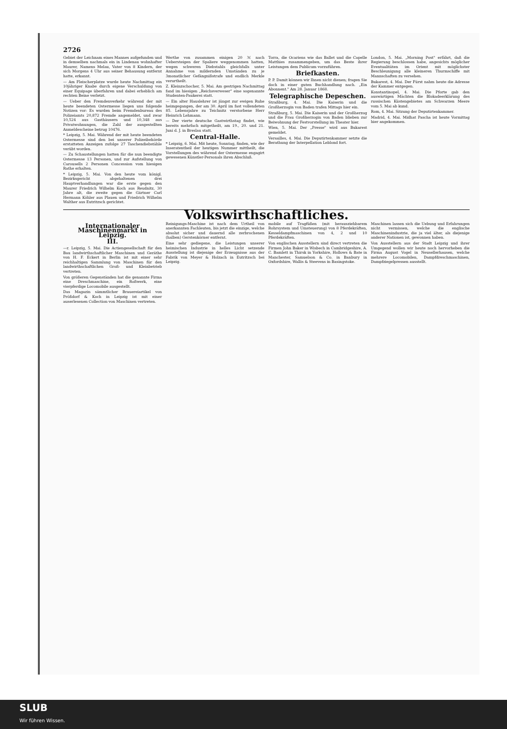2726
Gebiet der Leichnam eines Mannes aufgefunden und in demselben nachmals ein in Lindenau wohnhafter Maurer, Namens Melau, Vater von 8 Kindern, der sich Morgens 4 Uhr aus seiner Behausung entfernt hatte, erkannt.
— Am Fleischerplatze wurde heute Nachmittag ein 10jähriger Knabe durch eigene Verschuldung von einer Equipage überfahren und dabei erheblich am rechten Beine verletzt.
— Ueber den Fremdenverkehr während der mit heute beendeten Ostermesse liegen uns folgende Notizen vor: Es wurden beim Fremdenbureau des Polizeiamts 20,872 Fremde angemeldet, und zwar 10,524 aus Gasthäusern und 10,348 aus Privatwohnungen, die Zahl der ausgestellten Anmeldescheine betrug 10476.
* Leipzig, 5. Mai. Während der mit heute beendeten Ostermesse sind den bei unserer Polizeibehörde erstatteten Anzeigen zufolge 27 Taschendiebstähle verübt worden.
— Zu Schaustellungen hatten für die nun beendigte Ostermesse 13 Personen, und zur Aufstellung von Carousells 2 Personen Concession vom hiesigen Rathe erhalten.
* Leipzig, 5. Mai. Von den heute vom königl. Bezirksgericht abgehaltenen drei Hauptverhandlungen war die erste gegen den Maurer Friedrich Wilhelm Koch aus Reudnitz, 30 Jahre alt, die zweite gegen die Gärtner Carl Hermann Köhler aus Plauen und Friedrich Wilhelm Walther aus Eutritzsch gerichtet.
Werthe von zusammen einigen 20 ℳ nach Uebersteigen der Spaliere weggenommen hatten, wegen schweren Diebstahls gleichfalls unter Annahme von mildernden Umständen zu je 3monatlicher Gefängnißstrafe und endlich Merkle verurtheilt.
Z. Kleinzschocher, 5. Mai. Am gestrigen Nachmittag fand im hiesigen „Reichsverweser" eine sogenannte Studenten-Paukerei statt.
— Ein alter Hauslehrer ist jüngst zur ewigen Ruhe heimgegangen, der am 30. April im fast vollendeten 85. Lebensjahre zu Teichnitz verstorbene Herr Heinrich Lehmann.
— Der vierte deutsche Gastwirthstag findet, wie bereits mehrfach mitgetheilt, am 19., 20. und 21. Juni d. J. in Breslau statt.
Central-Halle.
* Leipzig, 6. Mai. Mit heute, Sonntag, finden, wie der Inseratentheil der heutigen Nummer mittheilt, die Vorstellungen des während der Ostermesse engagirt gewesenen Künstler-Personals ihren Abschluß.
Torra, die Ocariens wie das Ballet und die Capelle Matthies zusammengeben, um das Beste ihrer Leistungen dem Publicum vorzuführen.
Briefkasten.
P. P. Damit können wir Ihnen nicht dienen; fragen Sie doch in einer guten Buchhandlung nach. „Ein Abonnent." Am 28. Januar 1868.
Telegraphische Depeschen.
Straßburg, 4. Mai. Die Kaiserin und die Großherzogin von Baden trafen Mittags hier ein.
Straßburg, 5. Mai. Die Kaiserin und der Großherzog und die Frau Großherzogin von Baden blieben zur Beiwohnung der Festvorstellung im Theater hier.
Wien, 5. Mai. Der „Presse" wird aus Bukarest gemeldet.
Versailles, 4. Mai. Die Deputirtenkammer setzte die Berathung der Interpellation Leblond fort.
London, 5. Mai. „Morning Post" erfährt, daß die Regierung beschlossen habe, angesichts möglicher Eventualitäten im Orient mit möglichster Beschleunigung alle kleineren Thurmschiffe mit Mannschaften zu versehen.
Bukarest, 4. Mai. Der Fürst nahm heute die Adresse der Kammer entgegen.
Konstantinopel, 4. Mai. Die Pforte gab den auswärtigen Mächten die Blokadeerklärung des russischen Küstengebietes am Schwarzen Meere vom 5. Mai ab kund.
Rom, 4. Mai. Sitzung der Deputirtenkammer.
Madrid, 4. Mai. Midhat Pascha ist heute Vormittag hier angekommen.
Volkswirthschaftliches.
Internationaler Maschinenmarkt in Leipzig.
III.
—r. Leipzig, 5. Mai. Die Actiengesellschaft für den Bau landwirthschaftlicher Maschinen und Geräthe von H. F. Eckert in Berlin ist mit einer sehr reichhaltigen Sammlung von Maschinen für den landwirthschaftlichen Groß- und Kleinbetrieb vertreten.
Von größeren Gegenständen hat die genannte Firma eine Dreschmaschine, ein Roßwerk, eine vierpferdige Locomobile ausgestellt.
Das Magazin sämmtlicher Brauereiartikel von Prößdorf & Koch in Leipzig ist mit einer auserlesenen Collection von Maschinen vertreten.
Reinigungs-Maschine ist nach dem Urtheil von anerkannten Fachleuten, bis jetzt die einzige, welche absolut sicher und dauernd alle zerbrochenen (halben) Gerstenkörner entfernt.
Eine sehr gediegene, die Leistungen unserer heimischen Industrie in helles Licht setzende Ausstellung ist diejenige der Erzeugnisse aus der Fabrik von Meyer & Holzach in Eutritzsch bei Leipzig.
mobile auf Tragfüßen (mit herausziehbarem Rohrsystem und Umsteuerung) von 8 Pferdekräften, Kesseldampfmaschinen von 4, 2 und 10 Pferdekräften.
Von englischen Ausstellern sind direct vertreten die Firmen John Baker in Wisbech in Cambridgeshire, A. C. Bamlett in Thirsk in Yorkshire, Hollows & Bate in Manchester, Samuelson & Co. in Banbury in Oxfordshire, Wallis & Steevens in Basingstoke.
Maschinen lassen sich die Uebung und Erfahrungen nicht vermissen, welche die englische Maschinenindustrie, die ja viel älter, als diejenige anderer Nationen ist, gewonnen haben.
Von Ausstellern aus der Stadt Leipzig und ihrer Umgegend wollen wir heute noch hervorheben die Firma August Vogel in Neusellerhausen, welche mehrere Locomobilen, Dampfdreschmaschinen, Dampfziegelpressen ausstellt.
SLUB
Wir führen Wissen.